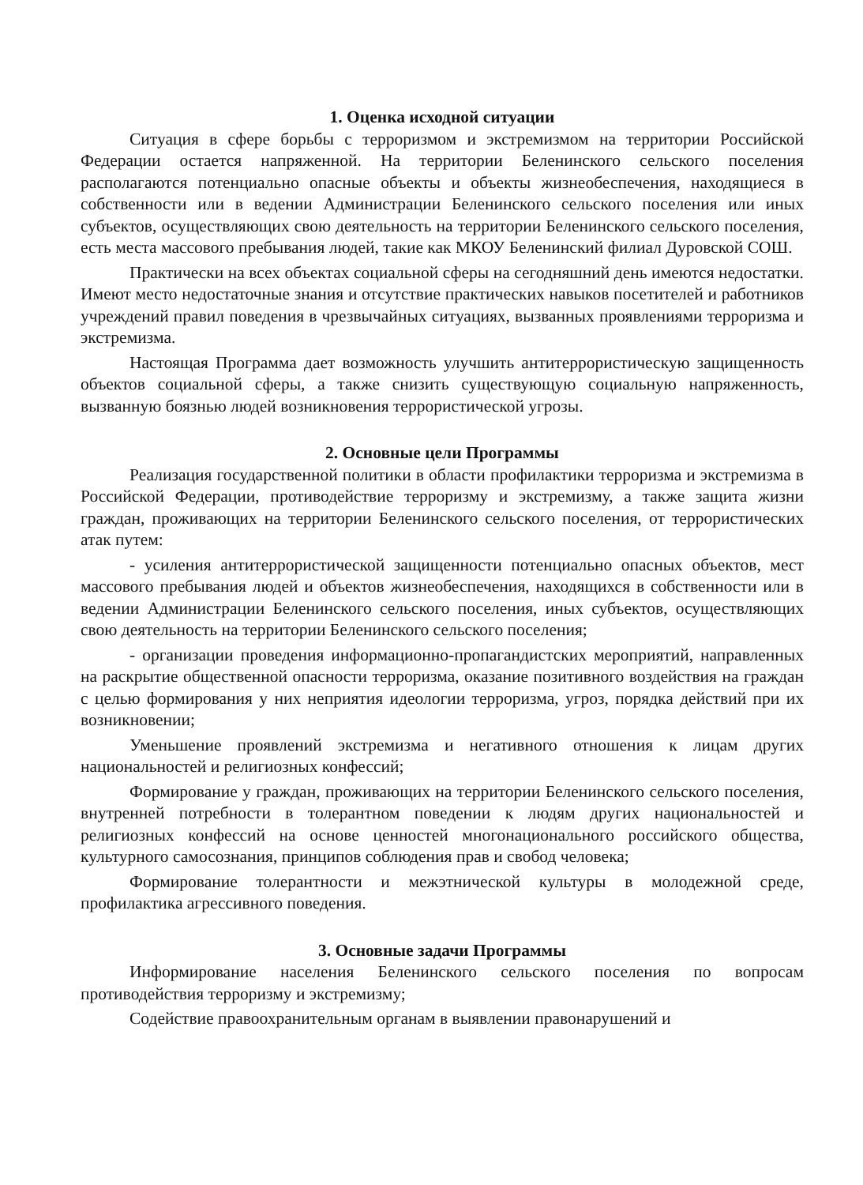1. Оценка исходной ситуации
Ситуация в сфере борьбы с терроризмом и экстремизмом на территории Российской Федерации остается напряженной. На территории Беленинского сельского поселения располагаются потенциально опасные объекты и объекты жизнеобеспечения, находящиеся в собственности или в ведении Администрации Беленинского сельского поселения или иных субъектов, осуществляющих свою деятельность на территории Беленинского сельского поселения, есть места массового пребывания людей, такие как МКОУ Беленинский филиал Дуровской СОШ.
Практически на всех объектах социальной сферы на сегодняшний день имеются недостатки. Имеют место недостаточные знания и отсутствие практических навыков посетителей и работников учреждений правил поведения в чрезвычайных ситуациях, вызванных проявлениями терроризма и экстремизма.
Настоящая Программа дает возможность улучшить антитеррористическую защищенность объектов социальной сферы, а также снизить существующую социальную напряженность, вызванную боязнью людей возникновения террористической угрозы.
2. Основные цели Программы
Реализация государственной политики в области профилактики терроризма и экстремизма в Российской Федерации, противодействие терроризму и экстремизму, а также защита жизни граждан, проживающих на территории Беленинского сельского поселения, от террористических атак путем:
- усиления антитеррористической защищенности потенциально опасных объектов, мест массового пребывания людей и объектов жизнеобеспечения, находящихся в собственности или в ведении Администрации Беленинского сельского поселения, иных субъектов, осуществляющих свою деятельность на территории Беленинского сельского поселения;
- организации проведения информационно-пропагандистских мероприятий, направленных на раскрытие общественной опасности терроризма, оказание позитивного воздействия на граждан с целью формирования у них неприятия идеологии терроризма, угроз, порядка действий при их возникновении;
Уменьшение проявлений экстремизма и негативного отношения к лицам других национальностей и религиозных конфессий;
Формирование у граждан, проживающих на территории Беленинского сельского поселения, внутренней потребности в толерантном поведении к людям других национальностей и религиозных конфессий на основе ценностей многонационального российского общества, культурного самосознания, принципов соблюдения прав и свобод человека;
Формирование толерантности и межэтнической культуры в молодежной среде, профилактика агрессивного поведения.
3. Основные задачи Программы
Информирование населения Беленинского сельского поселения по вопросам противодействия терроризму и экстремизму;
Содействие правоохранительным органам в выявлении правонарушений и